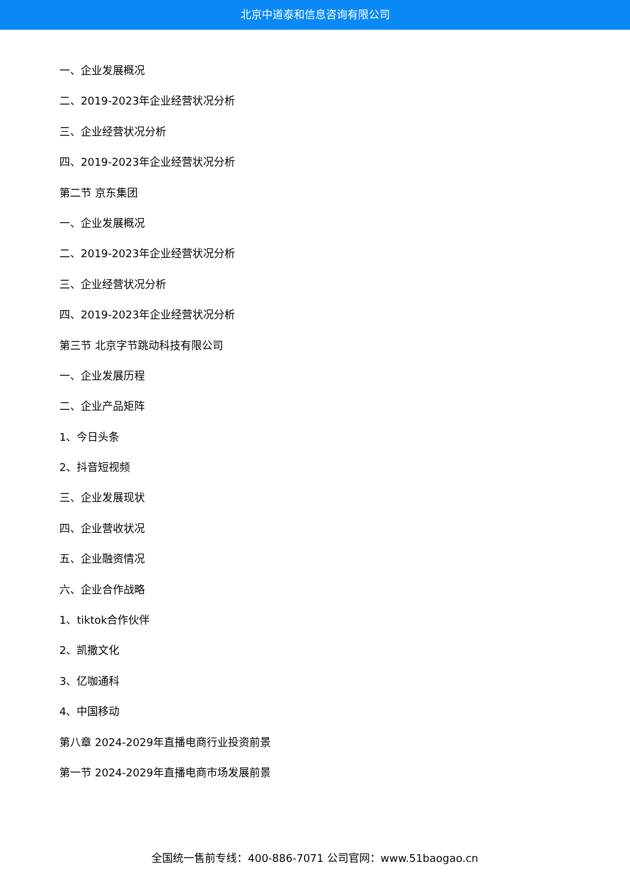北京中道泰和信息咨询有限公司
一、企业发展概况
二、2019-2023年企业经营状况分析
三、企业经营状况分析
四、2019-2023年企业经营状况分析
第二节 京东集团
一、企业发展概况
二、2019-2023年企业经营状况分析
三、企业经营状况分析
四、2019-2023年企业经营状况分析
第三节 北京字节跳动科技有限公司
一、企业发展历程
二、企业产品矩阵
1、今日头条
2、抖音短视频
三、企业发展现状
四、企业营收状况
五、企业融资情况
六、企业合作战略
1、tiktok合作伙伴
2、凯撒文化
3、亿咖通科
4、中国移动
第八章 2024-2029年直播电商行业投资前景
第一节 2024-2029年直播电商市场发展前景
全国统一售前专线：400-886-7071 公司官网：www.51baogao.cn